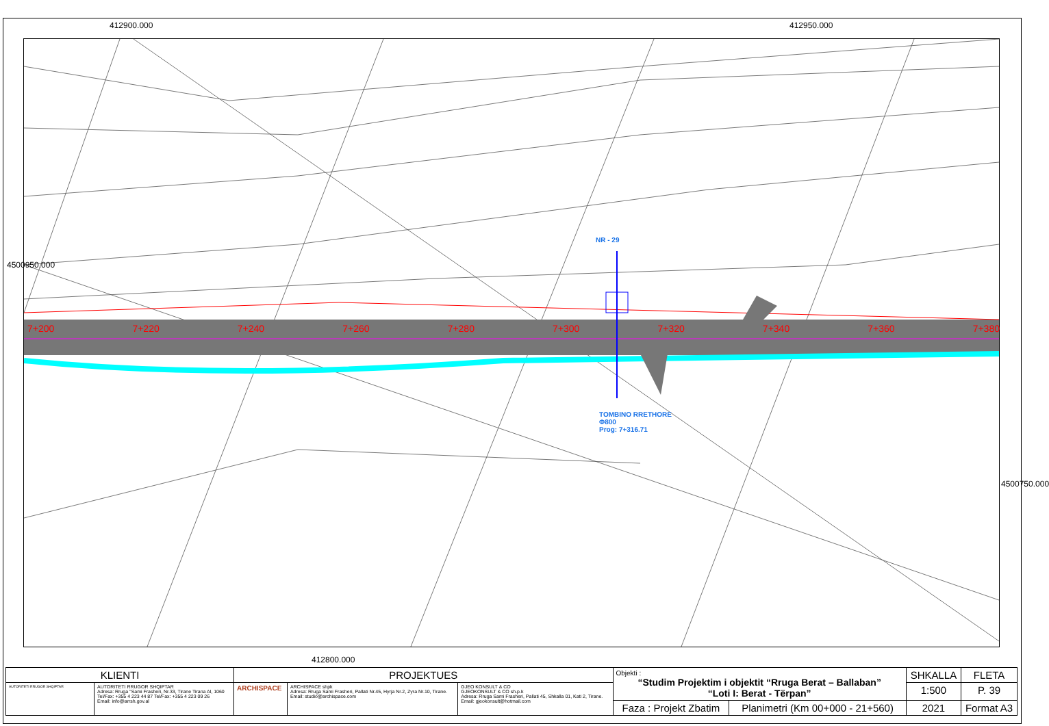412900.000 412950.000
7+200 7+220 7+240 7+260 7+280 7+300 7+320 7+340 7+360 7+380
NR - 29
TOMBINO RRETHORE
Φ800
Prog: 7+316.71
4500950.000
4500750.000
412800.000
| KLIENTI | | PROJEKTUES | | | Objekti : “Studim Projektim i objektit “Rruga Berat – Ballaban” “Loti I: Berat - Tërpan” | | SHKALLA | FLETA |
| AUTORITETI RRUGOR SHQIPTAR | AUTORITETI RRUGOR SHQIPTAR Adresa: Rruga "Sami Frasheri, Nr.33, Tirane Tirana Al, 1060 Tel/Fax: +355 4 223 44 87 Tel/Fax: +355 4 223 09 26 Email: info@arrsh.gov.al | ARCHISPACE | ARCHISPACE shpk Adresa: Rruga Sami Frasheri, Pallati Nr.45, Hyrja Nr.2, Zyra Nr.10, Tirane. Email: studio@archispace.com | GJEO KONSULT & CO GJEOKONSULT & CO sh.p.k Adresa: Rruga Sami Frasheri, Pallati 45, Shkalla 01, Kati 2, Tirane. Email: gjeokonsult@hotmail.com | | | 1:500 | P. 39 |
| | | | | | Faza : Projekt Zbatim | Planimetri (Km 00+000 - 21+560) | 2021 | Format A3 |